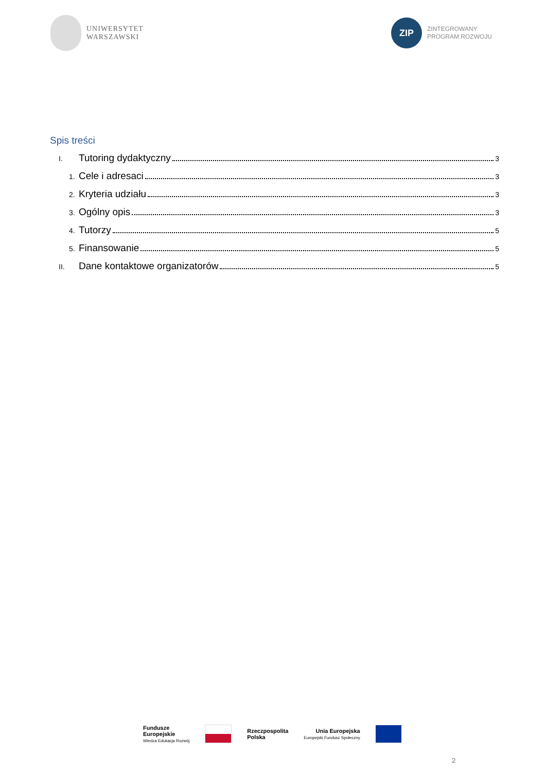UNIWERSYTET
WARSZAWSKI
ZIP
ZINTEGROWANY
PROGRAM ROZWOJU
Spis treści
I. Tutoring dydaktyczny 3
1. Cele i adresaci 3
2. Kryteria udziału 3
3. Ogólny opis 3
4. Tutorzy 5
5. Finansowanie 5
II. Dane kontaktowe organizatorów 5
Fundusze
Europejskie
Wiedza Edukacja Rozwój
Rzeczpospolita
Polska
Unia Europejska
Europejski Fundusz Społeczny
2